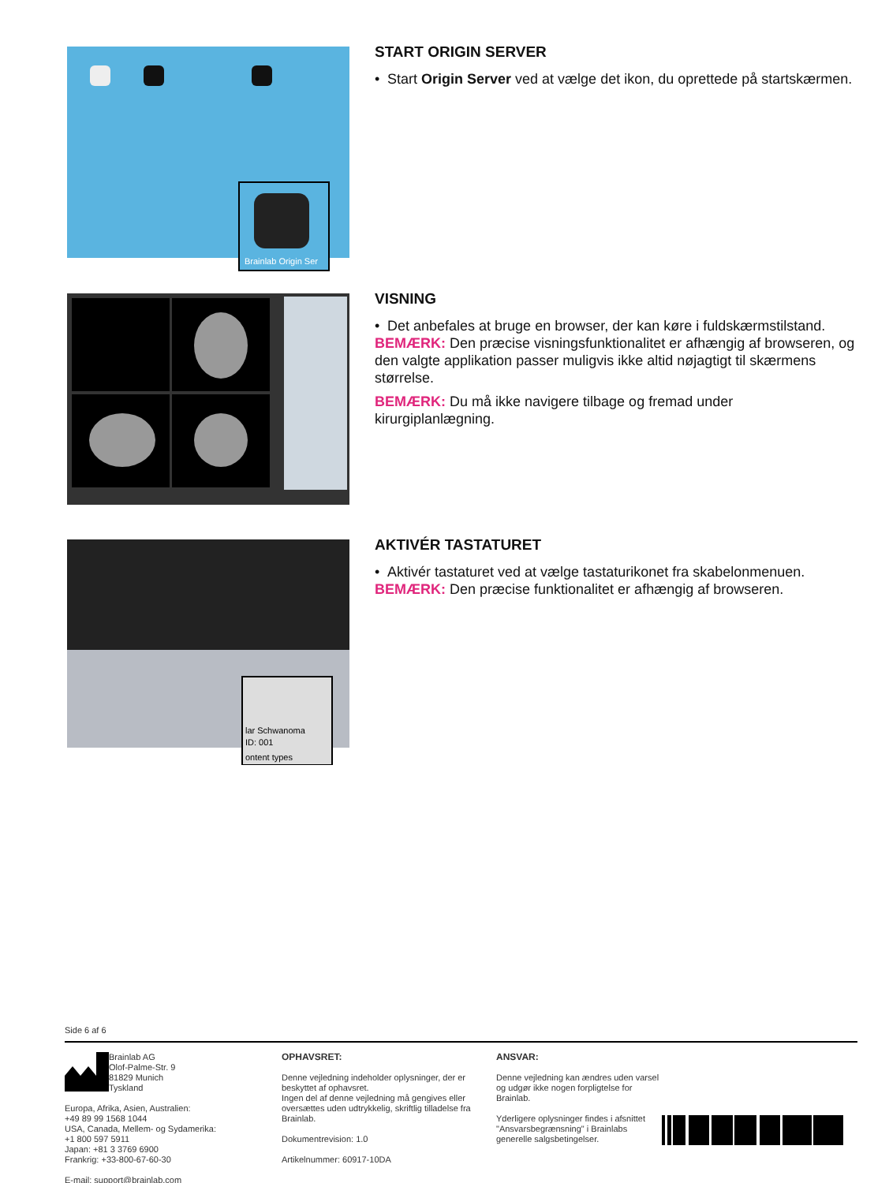Brainlab Origin Ser
START ORIGIN SERVER
• Start Origin Server ved at vælge det ikon, du oprettede på startskærmen.
VISNING
• Det anbefales at bruge en browser, der kan køre i fuldskærmstilstand.
BEMÆRK: Den præcise visningsfunktionalitet er afhængig af browseren, og den valgte applikation passer muligvis ikke altid nøjagtigt til skærmens størrelse.
BEMÆRK: Du må ikke navigere tilbage og fremad under kirurgiplanlægning.
lar Schwanoma
ID: 001
ontent types
AKTIVÉR TASTATURET
• Aktivér tastaturet ved at vælge tastaturikonet fra skabelonmenuen.
BEMÆRK: Den præcise funktionalitet er afhængig af browseren.
Side 6 af 6
Brainlab AG
Olof-Palme-Str. 9
81829 Munich
Tyskland
Europa, Afrika, Asien, Australien:
+49 89 99 1568 1044
USA, Canada, Mellem- og Sydamerika:
+1 800 597 5911
Japan: +81 3 3769 6900
Frankrig: +33-800-67-60-30
E-mail: support@brainlab.com
OPHAVSRET:
Denne vejledning indeholder oplysninger, der er beskyttet af ophavsret.
Ingen del af denne vejledning må gengives eller oversættes uden udtrykkelig, skriftlig tilladelse fra Brainlab.
Dokumentrevision: 1.0
Artikelnummer: 60917-10DA
ANSVAR:
Denne vejledning kan ændres uden varsel og udgør ikke nogen forpligtelse for Brainlab.
Yderligere oplysninger findes i afsnittet "Ansvarsbegrænsning" i Brainlabs generelle salgsbetingelser.